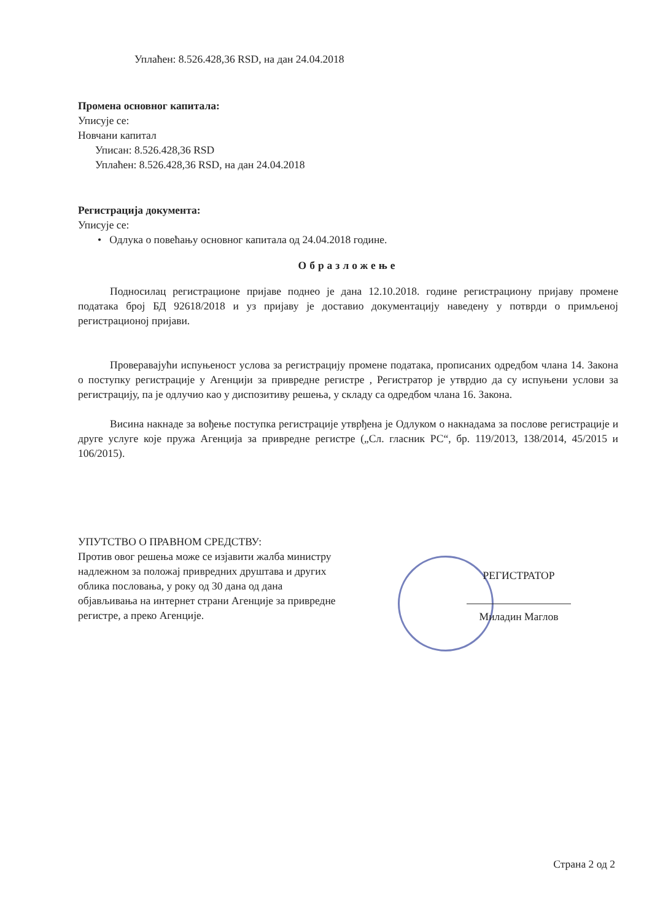Уплаћен: 8.526.428,36 RSD, на дан 24.04.2018
Промена основног капитала:
Уписује се:
Новчани капитал
Уписан: 8.526.428,36 RSD
Уплаћен: 8.526.428,36 RSD, на дан 24.04.2018
Регистрација документа:
Уписује се:
• Одлука о повећању основног капитала од 24.04.2018 године.
Образложење
Подносилац регистрационе пријаве поднео је дана 12.10.2018. године регистрациону пријаву промене података број БД 92618/2018 и уз пријаву је доставио документацију наведену у потврди о примљеној регистрационој пријави.
Проверавајући испуњеност услова за регистрацију промене података, прописаних одредбом члана 14. Закона о поступку регистрације у Агенцији за привредне регистре , Регистратор је утврдио да су испуњени услови за регистрацију, па је одлучио као у диспозитиву решења, у складу са одредбом члана 16. Закона.
Висина накнаде за вођење поступка регистрације утврђена је Одлуком о накнадама за послове регистрације и друге услуге које пружа Агенција за привредне регистре („Сл. гласник РС“, бр. 119/2013, 138/2014, 45/2015 и 106/2015).
УПУТСТВО О ПРАВНОМ СРЕДСТВУ:
Против овог решења може се изјавити жалба министру надлежном за положај привредних друштава и других облика пословања, у року од 30 дана од дана објављивања на интернет страни Агенције за привредне регистре, а преко Агенције.
РЕГИСТРАТОР
Миладин Маглов
Страна 2 од 2